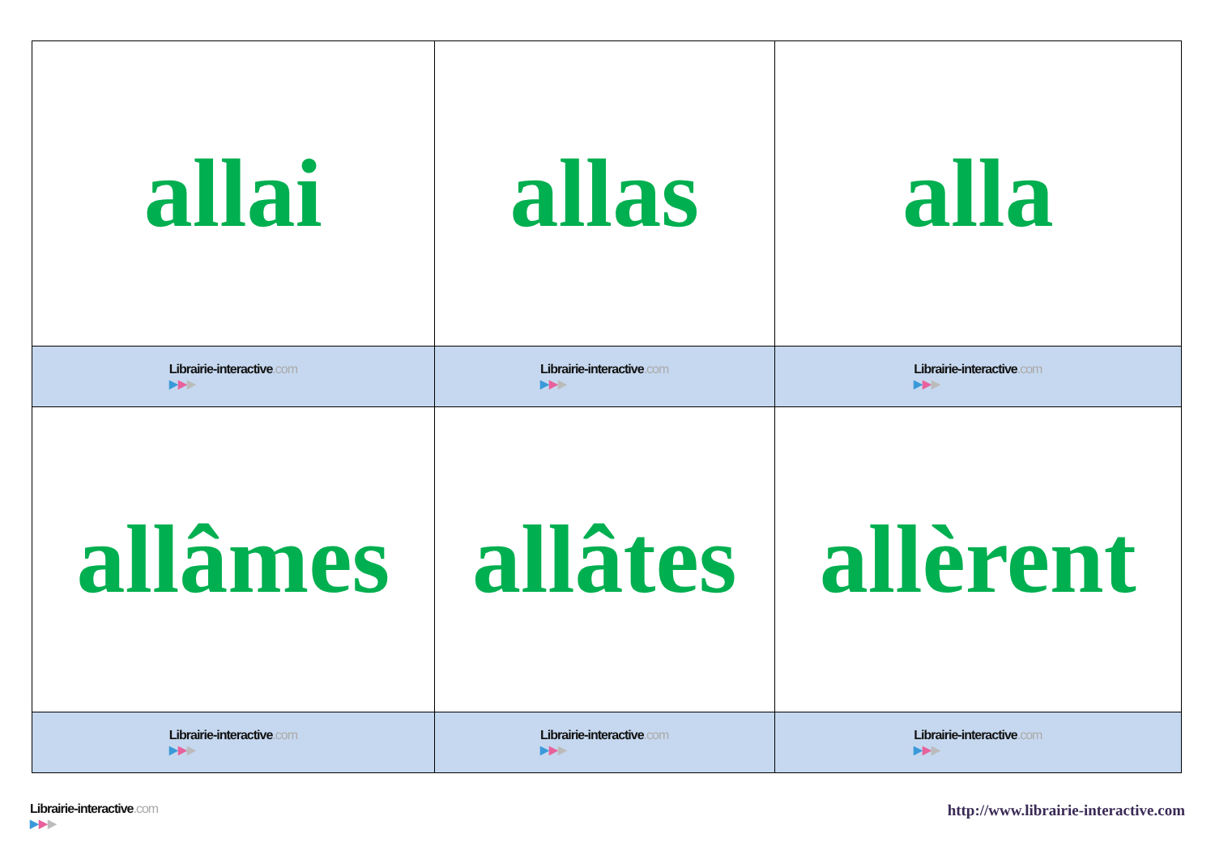| allai | allas | alla |
| Librairie-interactive .com ▶ ▶ ▶ | Librairie-interactive .com ▶ ▶ ▶ | Librairie-interactive .com ▶ ▶ ▶ |
| allâmes | allâtes | allèrent |
| Librairie-interactive .com ▶ ▶ ▶ | Librairie-interactive .com ▶ ▶ ▶ | Librairie-interactive .com ▶ ▶ ▶ |
Librairie-interactive.com
▶▶▶
http://www.librairie-interactive.com